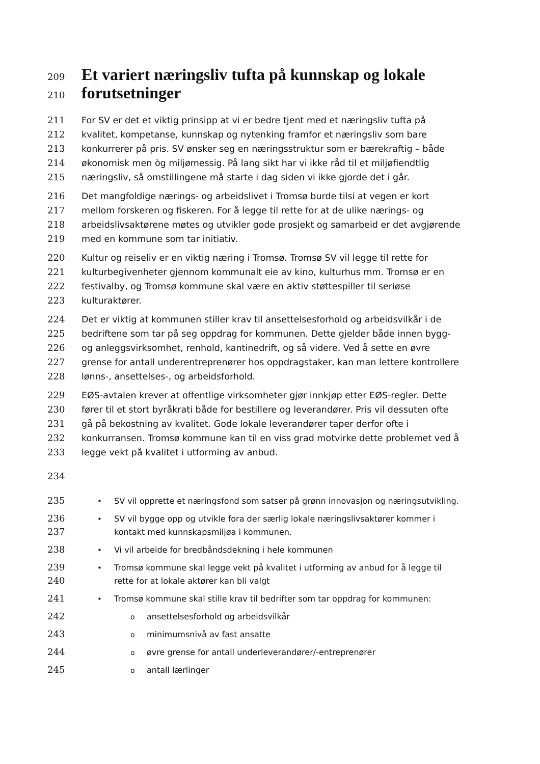209 Et variert næringsliv tufta på kunnskap og lokale
210 forutsetninger
211 For SV er det et viktig prinsipp at vi er bedre tjent med et næringsliv tufta på
212 kvalitet, kompetanse, kunnskap og nytenking framfor et næringsliv som bare
213 konkurrerer på pris. SV ønsker seg en næringsstruktur som er bærekraftig – både
214 økonomisk men òg miljømessig. På lang sikt har vi ikke råd til et miljøfiendtlig
215 næringsliv, så omstillingene må starte i dag siden vi ikke gjorde det i går.
216 Det mangfoldige nærings- og arbeidslivet i Tromsø burde tilsi at vegen er kort
217 mellom forskeren og fiskeren. For å legge til rette for at de ulike nærings- og
218 arbeidslivsaktørene møtes og utvikler gode prosjekt og samarbeid er det avgjørende
219 med en kommune som tar initiativ.
220 Kultur og reiseliv er en viktig næring i Tromsø. Tromsø SV vil legge til rette for
221 kulturbegivenheter gjennom kommunalt eie av kino, kulturhus mm. Tromsø er en
222 festivalby, og Tromsø kommune skal være en aktiv støttespiller til seriøse
223 kulturaktører.
224 Det er viktig at kommunen stiller krav til ansettelsesforhold og arbeidsvilkår i de
225 bedriftene som tar på seg oppdrag for kommunen. Dette gjelder både innen bygg-
226 og anleggsvirksomhet, renhold, kantinedrift, og så videre. Ved å sette en øvre
227 grense for antall underentreprenører hos oppdragstaker, kan man lettere kontrollere
228 lønns-, ansettelses-, og arbeidsforhold.
229 EØS-avtalen krever at offentlige virksomheter gjør innkjøp etter EØS-regler. Dette
230 fører til et stort byråkrati både for bestillere og leverandører. Pris vil dessuten ofte
231 gå på bekostning av kvalitet. Gode lokale leverandører taper derfor ofte i
232 konkurransen. Tromsø kommune kan til en viss grad motvirke dette problemet ved å
233 legge vekt på kvalitet i utforming av anbud.
234
235 • SV vil opprette et næringsfond som satser på grønn innovasjon og næringsutvikling.
236 • SV vil bygge opp og utvikle fora der særlig lokale næringslivsaktører kommer i
237 kontakt med kunnskapsmiljøa i kommunen.
238 • Vi vil arbeide for bredbåndsdekning i hele kommunen
239 • Tromsø kommune skal legge vekt på kvalitet i utforming av anbud for å legge til
240 rette for at lokale aktører kan bli valgt
241 • Tromsø kommune skal stille krav til bedrifter som tar oppdrag for kommunen:
242 o ansettelsesforhold og arbeidsvilkår
243 o minimumsnivå av fast ansatte
244 o øvre grense for antall underleverandører/-entreprenører
245 o antall lærlinger